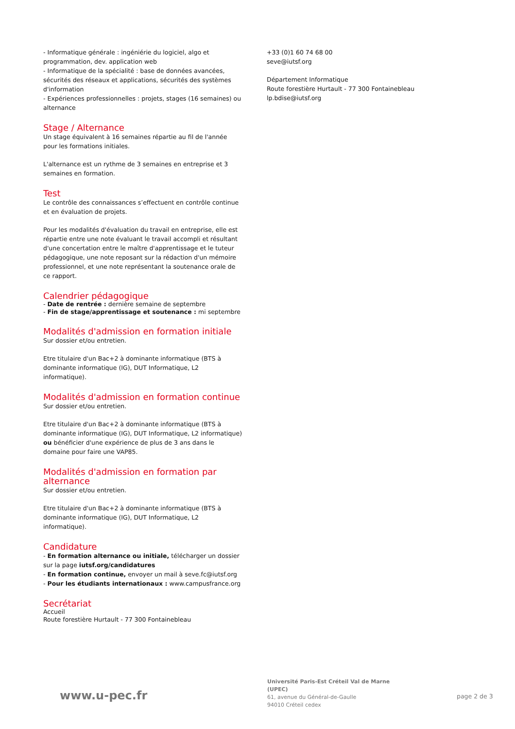- Informatique générale : ingéniérie du logiciel, algo et programmation, dev. application web
- Informatique de la spécialité : base de données avancées, sécurités des réseaux et applications, sécurités des systèmes d'information
- Expériences professionnelles : projets, stages (16 semaines) ou alternance
Stage / Alternance
Un stage équivalent à 16 semaines répartie au fil de l'année pour les formations initiales.
L'alternance est un rythme de 3 semaines en entreprise et 3 semaines en formation.
Test
Le contrôle des connaissances s’effectuent en contrôle continue et en évaluation de projets.
Pour les modalités d'évaluation du travail en entreprise, elle est répartie entre une note évaluant le travail accompli et résultant d'une concertation entre le maître d'apprentissage et le tuteur pédagogique, une note reposant sur la rédaction d'un mémoire professionnel, et une note représentant la soutenance orale de ce rapport.
Calendrier pédagogique
- Date de rentrée : dernière semaine de septembre
- Fin de stage/apprentissage et soutenance : mi septembre
Modalités d'admission en formation initiale
Sur dossier et/ou entretien.
Etre titulaire d'un Bac+2 à dominante informatique (BTS à dominante informatique (IG), DUT Informatique, L2 informatique).
Modalités d'admission en formation continue
Sur dossier et/ou entretien.
Etre titulaire d'un Bac+2 à dominante informatique (BTS à dominante informatique (IG), DUT Informatique, L2 informatique) ou bénéficier d'une expérience de plus de 3 ans dans le domaine pour faire une VAP85.
Modalités d'admission en formation par alternance
Sur dossier et/ou entretien.
Etre titulaire d'un Bac+2 à dominante informatique (BTS à dominante informatique (IG), DUT Informatique, L2 informatique).
Candidature
- En formation alternance ou initiale, télécharger un dossier sur la page iutsf.org/candidatures
- En formation continue, envoyer un mail à seve.fc@iutsf.org
- Pour les étudiants internationaux : www.campusfrance.org
Secrétariat
Accueil
Route forestière Hurtault - 77 300 Fontainebleau
+33 (0)1 60 74 68 00
seve@iutsf.org
Département Informatique
Route forestière Hurtault - 77 300 Fontainebleau
lp.bdise@iutsf.org
www.u-pec.fr
Université Paris-Est Créteil Val de Marne (UPEC)
61, avenue du Général-de-Gaulle
94010 Créteil cedex
page 2 de 3